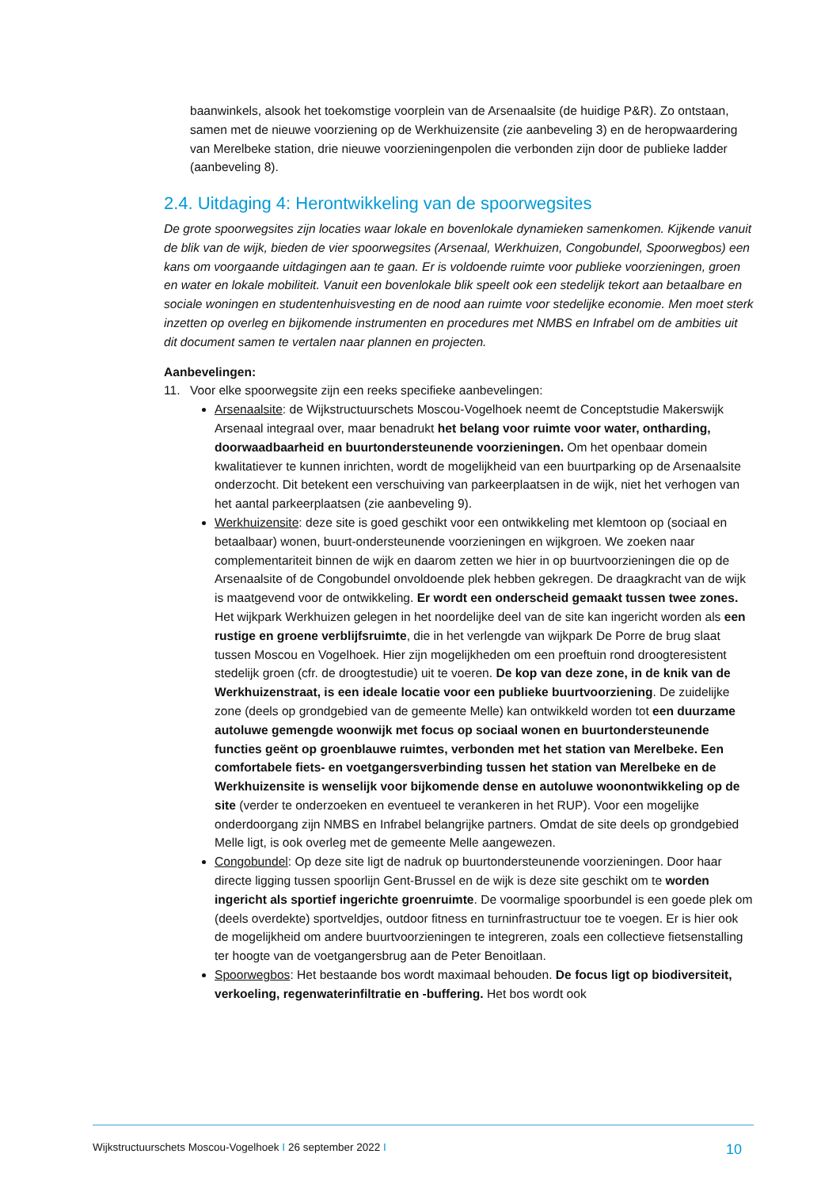baanwinkels, alsook het toekomstige voorplein van de Arsenaalsite (de huidige P&R). Zo ontstaan, samen met de nieuwe voorziening op de Werkhuizensite (zie aanbeveling 3) en de heropwaardering van Merelbeke station, drie nieuwe voorzieningenpolen die verbonden zijn door de publieke ladder (aanbeveling 8).
2.4. Uitdaging 4: Herontwikkeling van de spoorwegsites
De grote spoorwegsites zijn locaties waar lokale en bovenlokale dynamieken samenkomen. Kijkende vanuit de blik van de wijk, bieden de vier spoorwegsites (Arsenaal, Werkhuizen, Congobundel, Spoorwegbos) een kans om voorgaande uitdagingen aan te gaan. Er is voldoende ruimte voor publieke voorzieningen, groen en water en lokale mobiliteit. Vanuit een bovenlokale blik speelt ook een stedelijk tekort aan betaalbare en sociale woningen en studentenhuisvesting en de nood aan ruimte voor stedelijke economie. Men moet sterk inzetten op overleg en bijkomende instrumenten en procedures met NMBS en Infrabel om de ambities uit dit document samen te vertalen naar plannen en projecten.
Aanbevelingen:
11. Voor elke spoorwegsite zijn een reeks specifieke aanbevelingen:
Arsenaalsite: de Wijkstructuurschets Moscou-Vogelhoek neemt de Conceptstudie Makerswijk Arsenaal integraal over, maar benadrukt het belang voor ruimte voor water, ontharding, doorwaadbaarheid en buurtondersteunende voorzieningen. Om het openbaar domein kwalitatiever te kunnen inrichten, wordt de mogelijkheid van een buurtparking op de Arsenaalsite onderzocht. Dit betekent een verschuiving van parkeerplaatsen in de wijk, niet het verhogen van het aantal parkeerplaatsen (zie aanbeveling 9).
Werkhuizensite: deze site is goed geschikt voor een ontwikkeling met klemtoon op (sociaal en betaalbaar) wonen, buurt-ondersteunende voorzieningen en wijkgroen. We zoeken naar complementariteit binnen de wijk en daarom zetten we hier in op buurtvoorzieningen die op de Arsenaalsite of de Congobundel onvoldoende plek hebben gekregen. De draagkracht van de wijk is maatgevend voor de ontwikkeling. Er wordt een onderscheid gemaakt tussen twee zones. Het wijkpark Werkhuizen gelegen in het noordelijke deel van de site kan ingericht worden als een rustige en groene verblijfsruimte, die in het verlengde van wijkpark De Porre de brug slaat tussen Moscou en Vogelhoek. Hier zijn mogelijkheden om een proeftuin rond droogteresistent stedelijk groen (cfr. de droogtestudie) uit te voeren. De kop van deze zone, in de knik van de Werkhuizenstraat, is een ideale locatie voor een publieke buurtvoorziening. De zuidelijke zone (deels op grondgebied van de gemeente Melle) kan ontwikkeld worden tot een duurzame autoluwe gemengde woonwijk met focus op sociaal wonen en buurtondersteunende functies geënt op groenblauwe ruimtes, verbonden met het station van Merelbeke. Een comfortabele fiets- en voetgangersverbinding tussen het station van Merelbeke en de Werkhuizensite is wenselijk voor bijkomende dense en autoluwe woonontwikkeling op de site (verder te onderzoeken en eventueel te verankeren in het RUP). Voor een mogelijke onderdoorgang zijn NMBS en Infrabel belangrijke partners. Omdat de site deels op grondgebied Melle ligt, is ook overleg met de gemeente Melle aangewezen.
Congobundel: Op deze site ligt de nadruk op buurtondersteunende voorzieningen. Door haar directe ligging tussen spoorlijn Gent-Brussel en de wijk is deze site geschikt om te worden ingericht als sportief ingerichte groenruimte. De voormalige spoorbundel is een goede plek om (deels overdekte) sportveldjes, outdoor fitness en turninfrastructuur toe te voegen. Er is hier ook de mogelijkheid om andere buurtvoorzieningen te integreren, zoals een collectieve fietsenstalling ter hoogte van de voetgangersbrug aan de Peter Benoitlaan.
Spoorwegbos: Het bestaande bos wordt maximaal behouden. De focus ligt op biodiversiteit, verkoeling, regenwaterinfiltratie en -buffering. Het bos wordt ook
Wijkstructuurschets Moscou-Vogelhoek I 26 september 2022 I 10